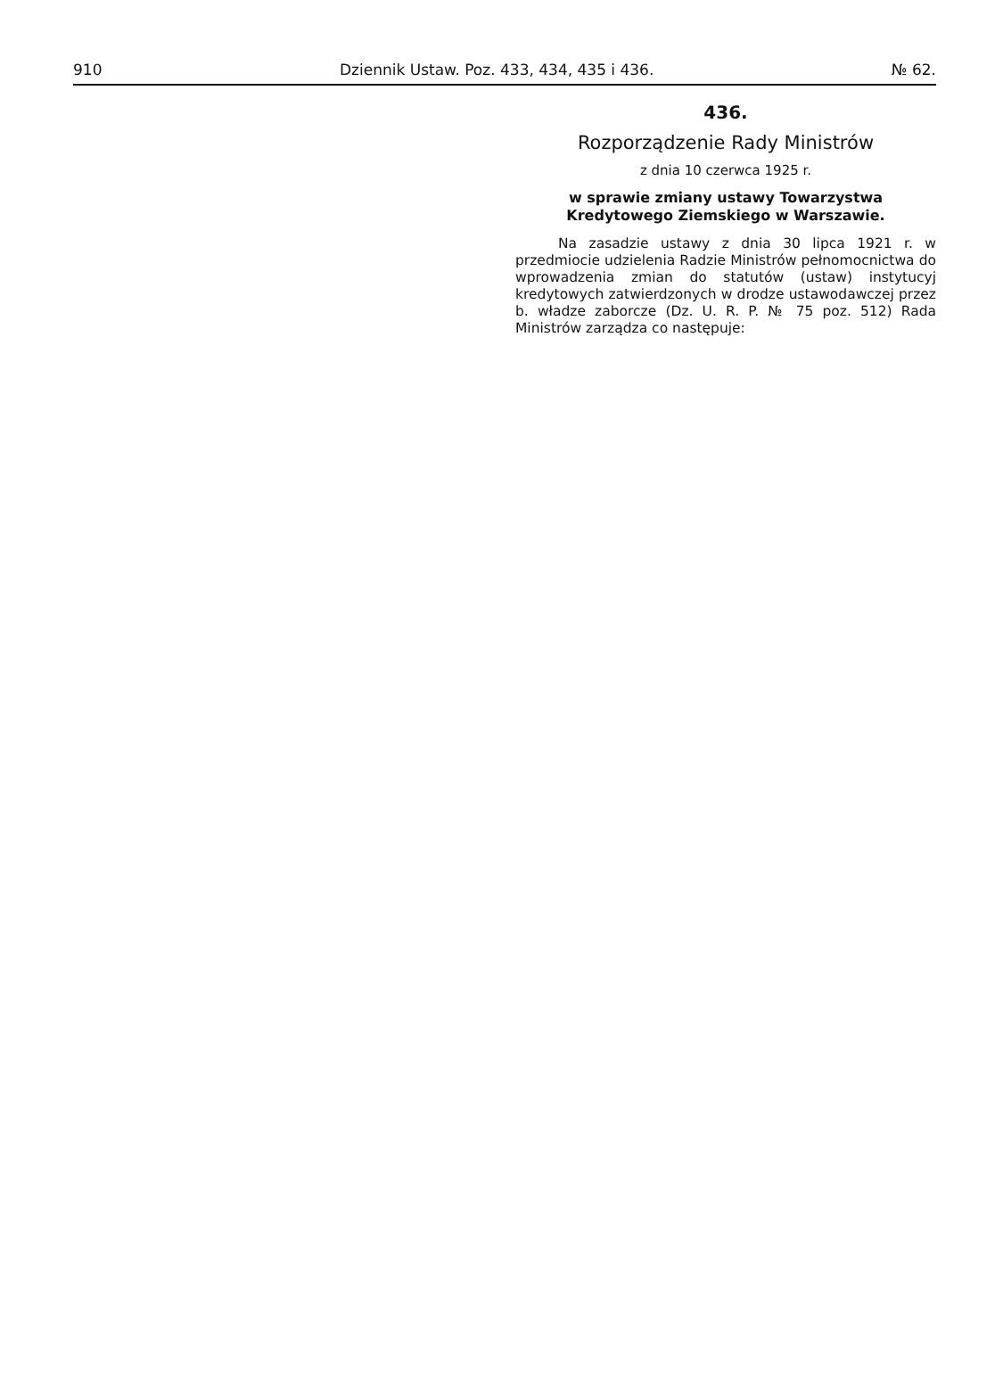910 Dziennik Ustaw. Poz. 433, 434, 435 i 436. № 62.
436.
Rozporządzenie Rady Ministrów
z dnia 10 czerwca 1925 r.
w sprawie zmiany ustawy Towarzystwa Kredytowego Ziemskiego w Warszawie.
Na zasadzie ustawy z dnia 30 lipca 1921 r. w przedmiocie udzielenia Radzie Ministrów pełnomocnictwa do wprowadzenia zmian do statutów (ustaw) instytucyj kredytowych zatwierdzonych w drodze ustawodawczej przez b. władze zaborcze (Dz. U. R. P. № 75 poz. 512) Rada Ministrów zarządza co następuje: